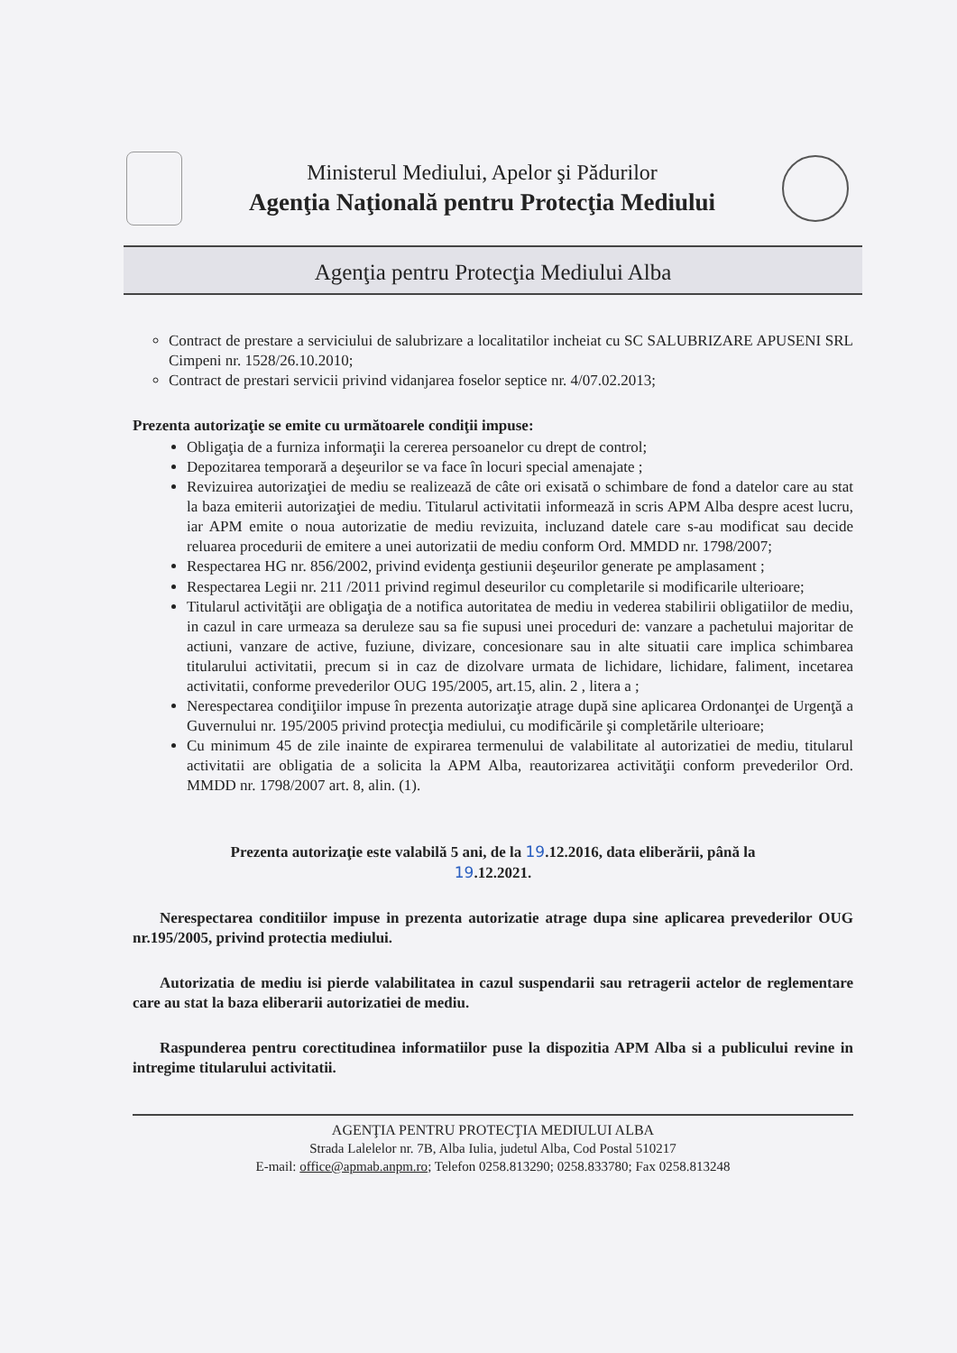Ministerul Mediului, Apelor şi Pădurilor
Agenţia Naţională pentru Protecţia Mediului
Agenţia pentru Protecţia Mediului Alba
Contract de prestare a serviciului de salubrizare a localitatilor incheiat cu SC SALUBRIZARE APUSENI SRL Cimpeni nr. 1528/26.10.2010;
Contract de prestari servicii privind vidanjarea foselor septice nr. 4/07.02.2013;
Prezenta autorizaţie se emite cu următoarele condiţii impuse:
Obligaţia de a furniza informaţii la cererea persoanelor cu drept de control;
Depozitarea temporară a deşeurilor se va face în locuri special amenajate ;
Revizuirea autorizaţiei de mediu se realizează de câte ori exisată o schimbare de fond a datelor care au stat la baza emiterii autorizaţiei de mediu. Titularul activitatii informează in scris APM Alba despre acest lucru, iar APM emite o noua autorizatie de mediu revizuita, incluzand datele care s-au modificat sau decide reluarea procedurii de emitere a unei autorizatii de mediu conform Ord. MMDD nr. 1798/2007;
Respectarea HG nr. 856/2002, privind evidenţa gestiunii deşeurilor generate pe amplasament ;
Respectarea Legii nr. 211 /2011 privind regimul deseurilor cu completarile si modificarile ulterioare;
Titularul activităţii are obligaţia de a notifica autoritatea de mediu in vederea stabilirii obligatiilor de mediu, in cazul in care urmeaza sa deruleze sau sa fie supusi unei proceduri de: vanzare a pachetului majoritar de actiuni, vanzare de active, fuziune, divizare, concesionare sau in alte situatii care implica schimbarea titularului activitatii, precum si in caz de dizolvare urmata de lichidare, lichidare, faliment, incetarea activitatii, conforme prevederilor OUG 195/2005, art.15, alin. 2 , litera a ;
Nerespectarea condiţiilor impuse în prezenta autorizaţie atrage după sine aplicarea Ordonanţei de Urgenţă a Guvernului nr. 195/2005 privind protecţia mediului, cu modificările şi completările ulterioare;
Cu minimum 45 de zile inainte de expirarea termenului de valabilitate al autorizatiei de mediu, titularul activitatii are obligatia de a solicita la APM Alba, reautorizarea activităţii conform prevederilor Ord. MMDD nr. 1798/2007 art. 8, alin. (1).
Prezenta autorizaţie este valabilă 5 ani, de la 19.12.2016, data eliberării, până la
19.12.2021.
Nerespectarea conditiilor impuse in prezenta autorizatie atrage dupa sine aplicarea prevederilor OUG nr.195/2005, privind protectia mediului.
Autorizatia de mediu isi pierde valabilitatea in cazul suspendarii sau retragerii actelor de reglementare care au stat la baza eliberarii autorizatiei de mediu.
Raspunderea pentru corectitudinea informatiilor puse la dispozitia APM Alba si a publicului revine in intregime titularului activitatii.
AGENŢIA PENTRU PROTECŢIA MEDIULUI ALBA
Strada Lalelelor nr. 7B, Alba Iulia, judetul Alba, Cod Postal 510217
E-mail: office@apmab.anpm.ro; Telefon 0258.813290; 0258.833780; Fax 0258.813248